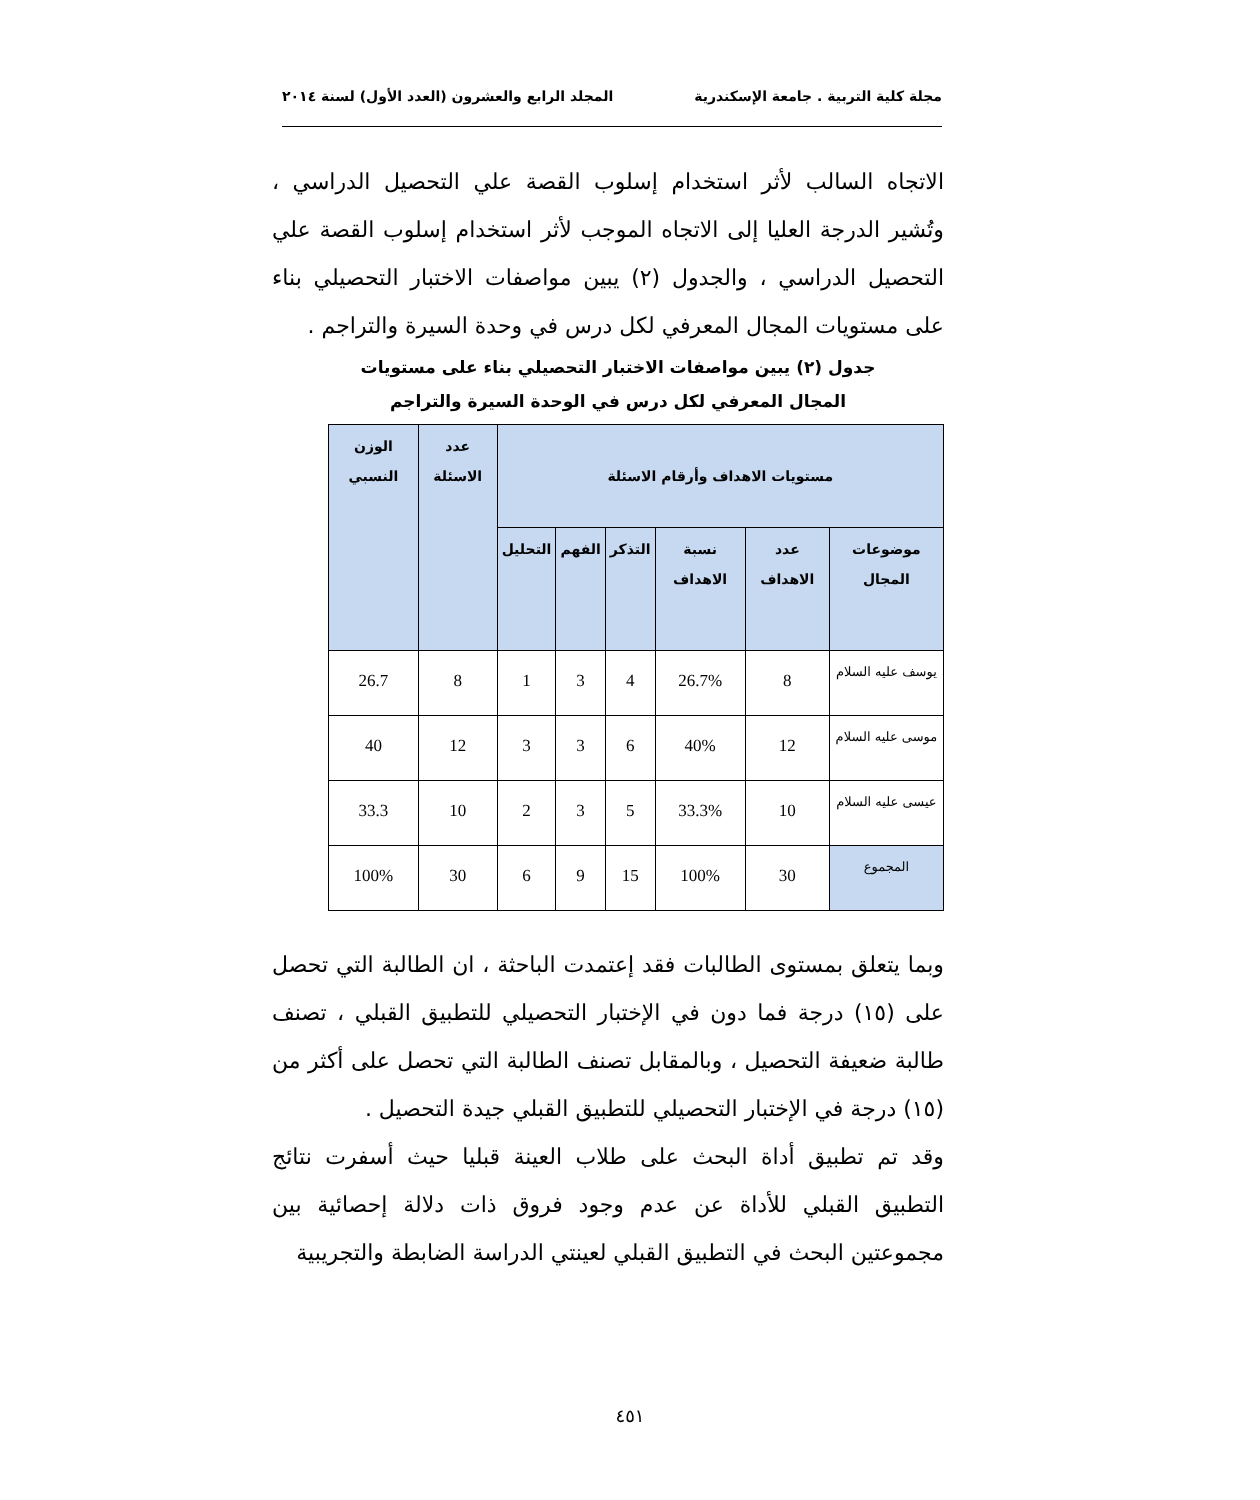مجلة كلية التربية . جامعة الإسكندرية المجلد الرابع والعشرون (العدد الأول) لسنة ٢٠١٤
الاتجاه السالب لأثر استخدام إسلوب القصة علي التحصيل الدراسي ، وتُشير الدرجة العليا إلى الاتجاه الموجب لأثر استخدام إسلوب القصة علي التحصيل الدراسي ، والجدول (٢) يبين مواصفات الاختبار التحصيلي بناء على مستويات المجال المعرفي لكل درس في وحدة السيرة والتراجم .
جدول (٢) يبين مواصفات الاختبار التحصيلي بناء على مستويات المجال المعرفي لكل درس في الوحدة السيرة والتراجم
| مستويات الاهداف وأرقام الاسئلة | | | | | | عدد الاسئلة | الوزن النسبي |
| --- | --- | --- | --- | --- | --- | --- | --- |
| موضوعات المجال | عدد الاهداف | نسبة الاهداف | التذكر | الفهم | التحليل | | |
| يوسف عليه السلام | 8 | 26.7% | 4 | 3 | 1 | 8 | 26.7 |
| موسى عليه السلام | 12 | 40% | 6 | 3 | 3 | 12 | 40 |
| عيسى عليه السلام | 10 | 33.3% | 5 | 3 | 2 | 10 | 33.3 |
| المجموع | 30 | 100% | 15 | 9 | 6 | 30 | 100% |
وبما يتعلق بمستوى الطالبات فقد إعتمدت الباحثة ، ان الطالبة التي تحصل على (١٥) درجة فما دون في الإختبار التحصيلي للتطبيق القبلي ، تصنف طالبة ضعيفة التحصيل ، وبالمقابل تصنف الطالبة التي تحصل على أكثر من (١٥) درجة في الإختبار التحصيلي للتطبيق القبلي جيدة التحصيل .
وقد تم تطبيق أداة البحث على طلاب العينة قبليا حيث أسفرت نتائج التطبيق القبلي للأداة عن عدم وجود فروق ذات دلالة إحصائية بين مجموعتين البحث في التطبيق القبلي لعينتي الدراسة الضابطة والتجريبية
٤٥١